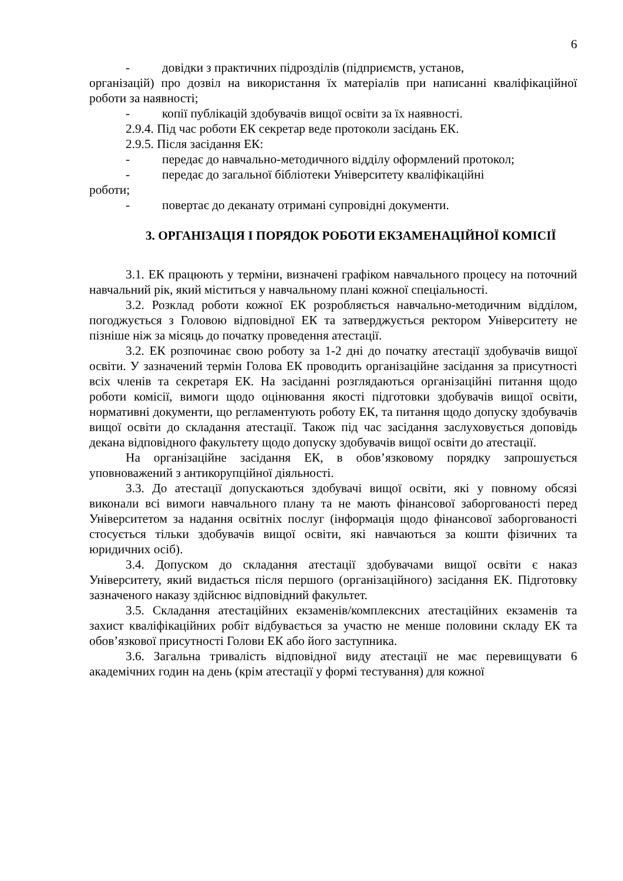6
- довідки з практичних підрозділів (підприємств, установ,
організацій) про дозвіл на використання їх матеріалів при написанні кваліфікаційної роботи за наявності;
- копії публікацій здобувачів вищої освіти за їх наявності.
2.9.4. Під час роботи ЕК секретар веде протоколи засідань ЕК.
2.9.5. Після засідання ЕК:
- передає до навчально-методичного відділу оформлений протокол;
- передає до загальної бібліотеки Університету кваліфікаційні
роботи;
- повертає до деканату отримані супровідні документи.
3. ОРГАНІЗАЦІЯ І ПОРЯДОК РОБОТИ ЕКЗАМЕНАЦІЙНОЇ КОМІСІЇ
3.1. ЕК працюють у терміни, визначені графіком навчального процесу на поточний навчальний рік, який міститься у навчальному плані кожної спеціальності.
3.2. Розклад роботи кожної ЕК розробляється навчально-методичним відділом, погоджується з Головою відповідної ЕК та затверджується ректором Університету не пізніше ніж за місяць до початку проведення атестації.
3.2. ЕК розпочинає свою роботу за 1-2 дні до початку атестації здобувачів вищої освіти. У зазначений термін Голова ЕК проводить організаційне засідання за присутності всіх членів та секретаря ЕК. На засіданні розглядаються організаційні питання щодо роботи комісії, вимоги щодо оцінювання якості підготовки здобувачів вищої освіти, нормативні документи, що регламентують роботу ЕК, та питання щодо допуску здобувачів вищої освіти до складання атестації. Також під час засідання заслуховується доповідь декана відповідного факультету щодо допуску здобувачів вищої освіти до атестації.
На організаційне засідання ЕК, в обов’язковому порядку запрошується уповноважений з антикорупційної діяльності.
3.3. До атестації допускаються здобувачі вищої освіти, які у повному обсязі виконали всі вимоги навчального плану та не мають фінансової заборгованості перед Університетом за надання освітніх послуг (інформація щодо фінансової заборгованості стосується тільки здобувачів вищої освіти, які навчаються за кошти фізичних та юридичних осіб).
3.4. Допуском до складання атестації здобувачами вищої освіти є наказ Університету, який видається після першого (організаційного) засідання ЕК. Підготовку зазначеного наказу здійснює відповідний факультет.
3.5. Складання атестаційних екзаменів/комплексних атестаційних екзаменів та захист кваліфікаційних робіт відбувається за участю не менше половини складу ЕК та обов’язкової присутності Голови ЕК або його заступника.
3.6. Загальна тривалість відповідної виду атестації не має перевищувати 6 академічних годин на день (крім атестації у формі тестування) для кожної